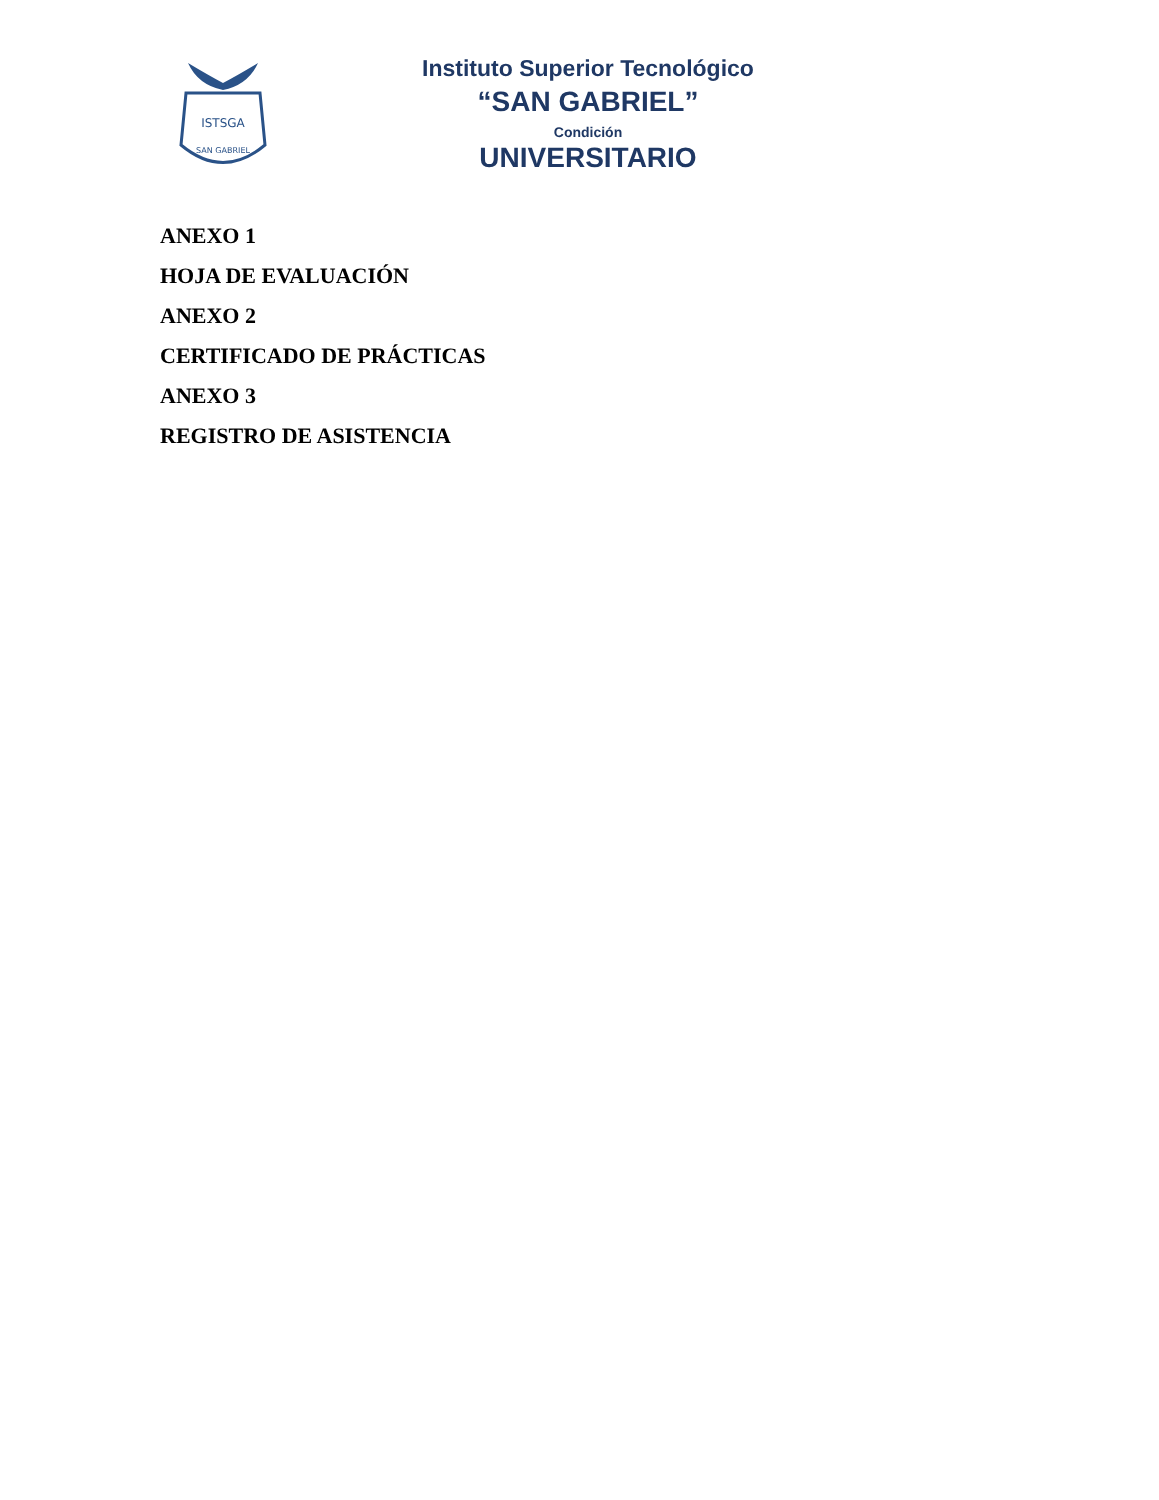ISTSGA
SAN GABRIEL
Instituto Superior Tecnológico
“SAN GABRIEL”
Condición
UNIVERSITARIO
ANEXO 1
HOJA DE EVALUACIÓN
ANEXO 2
CERTIFICADO DE PRÁCTICAS
ANEXO 3
REGISTRO DE ASISTENCIA